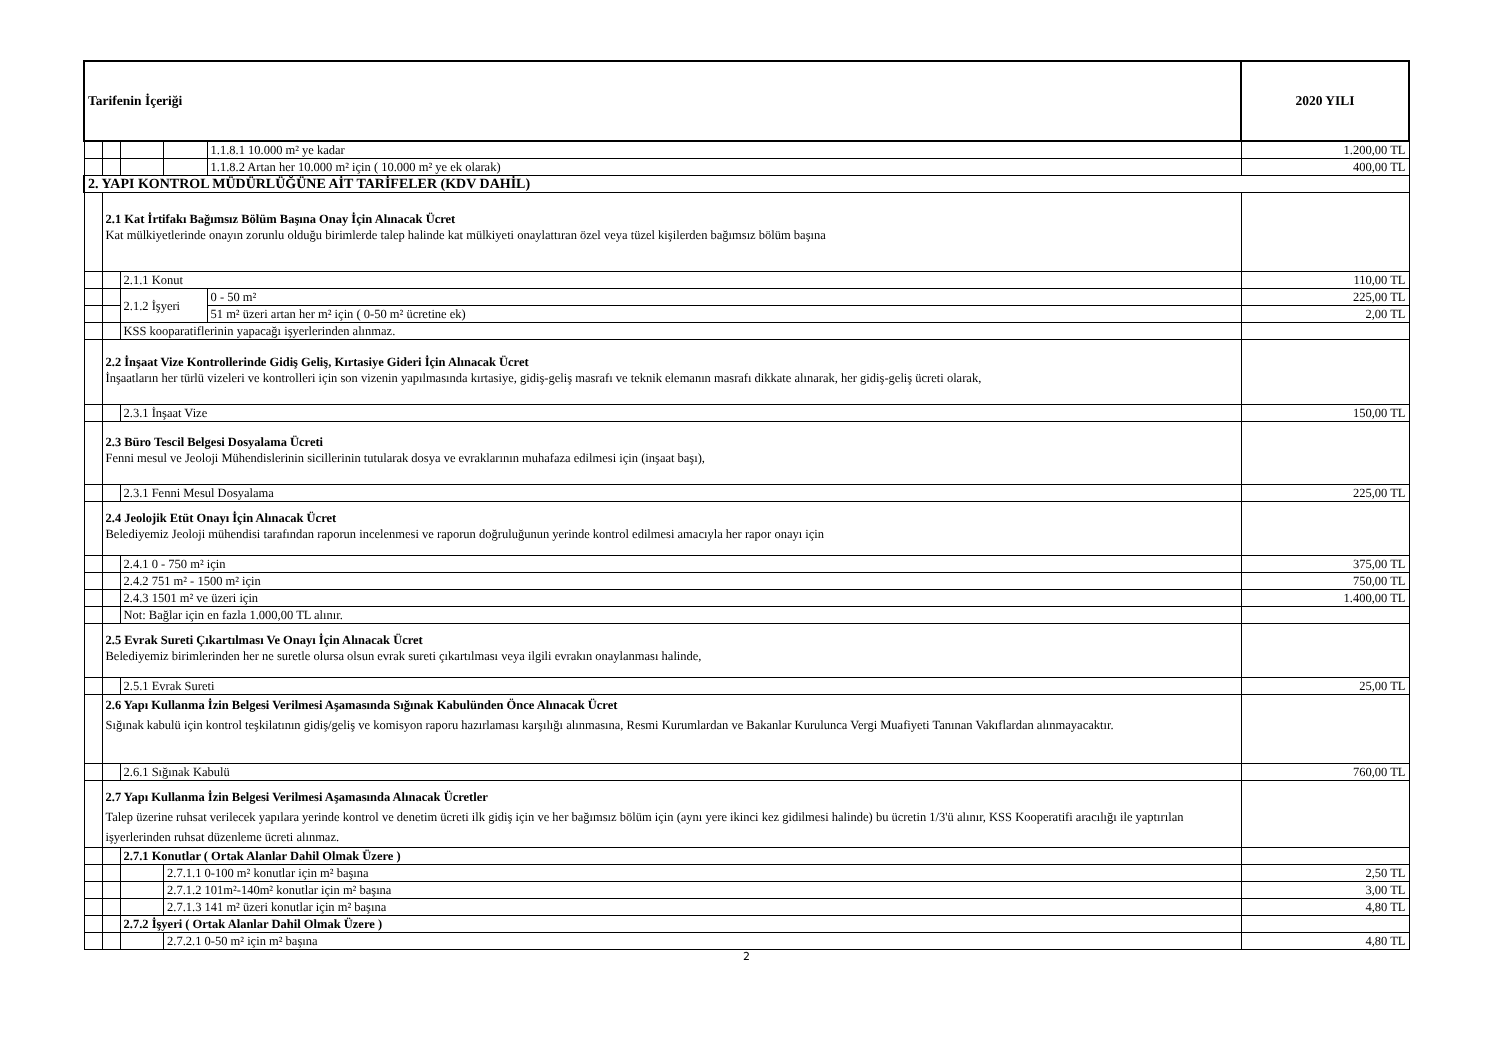| Tarifenin İçeriği | | | | | 2020 YILI |
| --- | --- | --- | --- | --- | --- |
| | | | | 1.1.8.1 10.000 m² ye kadar | 1.200,00 TL |
| | | | | 1.1.8.2 Artan her 10.000 m² için ( 10.000 m² ye ek olarak) | 400,00 TL |
| 2. YAPI KONTROL MÜDÜRLÜĞÜNE AİT TARİFELER (KDV DAHİL) | | | | | |
| | 2.1 Kat İrtifakı Bağımsız Bölüm Başına Onay İçin Alınacak Ücret Kat mülkiyetlerinde onayın zorunlu olduğu birimlerde talep halinde kat mülkiyeti onaylattıran özel veya tüzel kişilerden bağımsız bölüm başına | | | | |
| | | 2.1.1 Konut | | | 110,00 TL |
| | | 2.1.2 İşyeri | | 0 - 50 m² | 225,00 TL |
| | | | | 51 m² üzeri artan her m² için ( 0-50 m² ücretine ek) | 2,00 TL |
| | | KSS kooparatiflerinin yapacağı işyerlerinden alınmaz. | | | |
| | 2.2 İnşaat Vize Kontrollerinde Gidiş Geliş, Kırtasiye Gideri İçin Alınacak Ücret İnşaatların her türlü vizeleri ve kontrolleri için son vizenin yapılmasında kırtasiye, gidiş-geliş masrafı ve teknik elemanın masrafı dikkate alınarak, her gidiş-geliş ücreti olarak, | | | | |
| | | 2.3.1 İnşaat Vize | | | 150,00 TL |
| | 2.3 Büro Tescil Belgesi Dosyalama Ücreti Fenni mesul ve Jeoloji Mühendislerinin sicillerinin tutularak dosya ve evraklarının muhafaza edilmesi için (inşaat başı), | | | | |
| | | 2.3.1 Fenni Mesul Dosyalama | | | 225,00 TL |
| | 2.4 Jeolojik Etüt Onayı İçin Alınacak Ücret Belediyemiz Jeoloji mühendisi tarafından raporun incelenmesi ve raporun doğruluğunun yerinde kontrol edilmesi amacıyla her rapor onayı için | | | | |
| | | 2.4.1 0 - 750 m² için | | | 375,00 TL |
| | | 2.4.2 751 m² - 1500 m² için | | | 750,00 TL |
| | | 2.4.3 1501 m² ve üzeri için | | | 1.400,00 TL |
| | | Not: Bağlar için en fazla 1.000,00 TL alınır. | | | |
| | 2.5 Evrak Sureti Çıkartılması Ve Onayı İçin Alınacak Ücret Belediyemiz birimlerinden her ne suretle olursa olsun evrak sureti çıkartılması veya ilgili evrakın onaylanması halinde, | | | | |
| | | 2.5.1 Evrak Sureti | | | 25,00 TL |
| | 2.6 Yapı Kullanma İzin Belgesi Verilmesi Aşamasında Sığınak Kabulünden Önce Alınacak Ücret Sığınak kabulü için kontrol teşkilatının gidiş/geliş ve komisyon raporu hazırlaması karşılığı alınmasına, Resmi Kurumlardan ve Bakanlar Kurulunca Vergi Muafiyeti Tanınan Vakıflardan alınmayacaktır. | | | | |
| | | 2.6.1 Sığınak Kabulü | | | 760,00 TL |
| | 2.7 Yapı Kullanma İzin Belgesi Verilmesi Aşamasında Alınacak Ücretler Talep üzerine ruhsat verilecek yapılara yerinde kontrol ve denetim ücreti ilk gidiş için ve her bağımsız bölüm için (aynı yere ikinci kez gidilmesi halinde) bu ücretin 1/3'ü alınır, KSS Kooperatifi aracılığı ile yaptırılan işyerlerinden ruhsat düzenleme ücreti alınmaz. | | | | |
| | | 2.7.1 Konutlar ( Ortak Alanlar Dahil Olmak Üzere ) | | | |
| | | | 2.7.1.1 0-100 m² konutlar için m² başına | | 2,50 TL |
| | | | 2.7.1.2 101m²-140m² konutlar için m² başına | | 3,00 TL |
| | | | 2.7.1.3 141 m² üzeri konutlar için m² başına | | 4,80 TL |
| | | 2.7.2 İşyeri ( Ortak Alanlar Dahil Olmak Üzere ) | | | |
| | | | 2.7.2.1 0-50 m² için m² başına | | 4,80 TL |
2